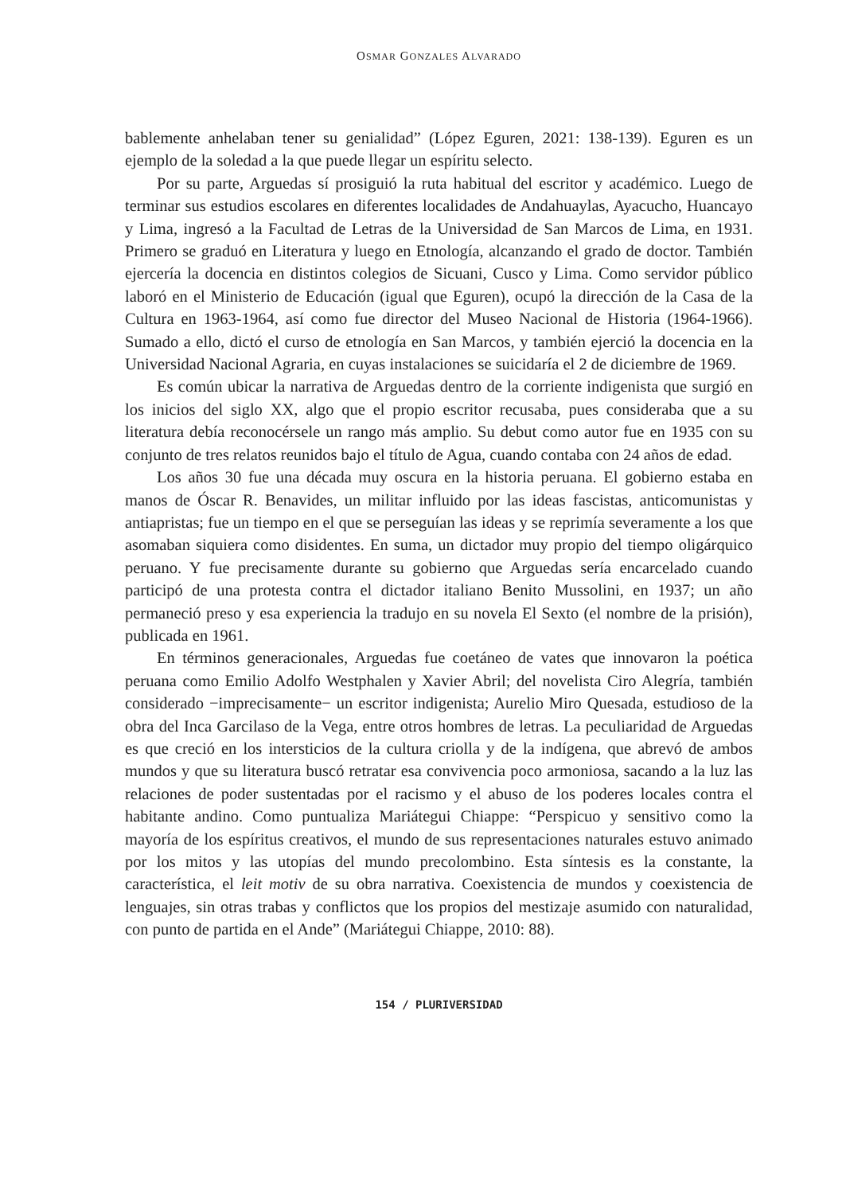OSMAR GONZALES ALVARADO
bablemente anhelaban tener su genialidad” (López Eguren, 2021: 138-139). Eguren es un ejemplo de la soledad a la que puede llegar un espíritu selecto.
Por su parte, Arguedas sí prosiguió la ruta habitual del escritor y académico. Luego de terminar sus estudios escolares en diferentes localidades de Andahuaylas, Ayacucho, Huancayo y Lima, ingresó a la Facultad de Letras de la Universidad de San Marcos de Lima, en 1931. Primero se graduó en Literatura y luego en Etnología, alcanzando el grado de doctor. También ejercería la docencia en distintos colegios de Sicuani, Cusco y Lima. Como servidor público laboró en el Ministerio de Educación (igual que Eguren), ocupó la dirección de la Casa de la Cultura en 1963-1964, así como fue director del Museo Nacional de Historia (1964-1966). Sumado a ello, dictó el curso de etnología en San Marcos, y también ejerció la docencia en la Universidad Nacional Agraria, en cuyas instalaciones se suicidaría el 2 de diciembre de 1969.
Es común ubicar la narrativa de Arguedas dentro de la corriente indigenista que surgió en los inicios del siglo XX, algo que el propio escritor recusaba, pues consideraba que a su literatura debía reconocérsele un rango más amplio. Su debut como autor fue en 1935 con su conjunto de tres relatos reunidos bajo el título de Agua, cuando contaba con 24 años de edad.
Los años 30 fue una década muy oscura en la historia peruana. El gobierno estaba en manos de Óscar R. Benavides, un militar influido por las ideas fascistas, anticomunistas y antiapristas; fue un tiempo en el que se perseguían las ideas y se reprimía severamente a los que asomaban siquiera como disidentes. En suma, un dictador muy propio del tiempo oligárquico peruano. Y fue precisamente durante su gobierno que Arguedas sería encarcelado cuando participó de una protesta contra el dictador italiano Benito Mussolini, en 1937; un año permaneció preso y esa experiencia la tradujo en su novela El Sexto (el nombre de la prisión), publicada en 1961.
En términos generacionales, Arguedas fue coetáneo de vates que innovaron la poética peruana como Emilio Adolfo Westphalen y Xavier Abril; del novelista Ciro Alegría, también considerado −imprecisamente− un escritor indigenista; Aurelio Miro Quesada, estudioso de la obra del Inca Garcilaso de la Vega, entre otros hombres de letras. La peculiaridad de Arguedas es que creció en los intersticios de la cultura criolla y de la indígena, que abrevó de ambos mundos y que su literatura buscó retratar esa convivencia poco armoniosa, sacando a la luz las relaciones de poder sustentadas por el racismo y el abuso de los poderes locales contra el habitante andino. Como puntualiza Mariátegui Chiappe: “Perspicuo y sensitivo como la mayoría de los espíritus creativos, el mundo de sus representaciones naturales estuvo animado por los mitos y las utopías del mundo precolombino. Esta síntesis es la constante, la característica, el leit motiv de su obra narrativa. Coexistencia de mundos y coexistencia de lenguajes, sin otras trabas y conflictos que los propios del mestizaje asumido con naturalidad, con punto de partida en el Ande” (Mariátegui Chiappe, 2010: 88).
154 / PLURIVERSIDAD